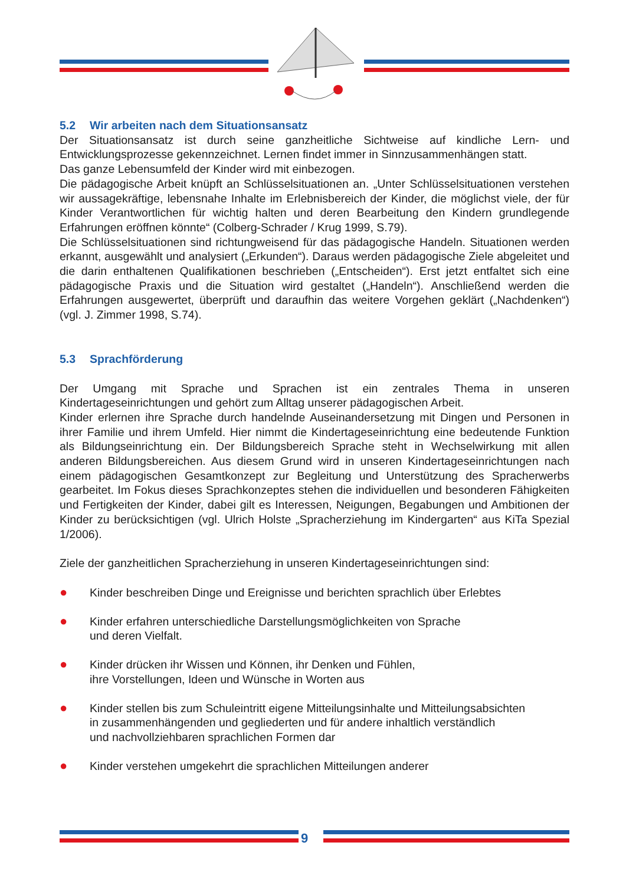5.2 Wir arbeiten nach dem Situationsansatz
Der Situationsansatz ist durch seine ganzheitliche Sichtweise auf kindliche Lern- und Entwicklungsprozesse gekennzeichnet. Lernen findet immer in Sinnzusammenhängen statt.
Das ganze Lebensumfeld der Kinder wird mit einbezogen.
Die pädagogische Arbeit knüpft an Schlüsselsituationen an. „Unter Schlüsselsituationen verstehen wir aussagekräftige, lebensnahe Inhalte im Erlebnisbereich der Kinder, die möglichst viele, der für Kinder Verantwortlichen für wichtig halten und deren Bearbeitung den Kindern grundlegende Erfahrungen eröffnen könnte“ (Colberg-Schrader / Krug 1999, S.79).
Die Schlüsselsituationen sind richtungweisend für das pädagogische Handeln. Situationen werden erkannt, ausgewählt und analysiert („Erkunden“). Daraus werden pädagogische Ziele abgeleitet und die darin enthaltenen Qualifikationen beschrieben („Entscheiden“). Erst jetzt entfaltet sich eine pädagogische Praxis und die Situation wird gestaltet („Handeln“). Anschließend werden die Erfahrungen ausgewertet, überprüft und daraufhin das weitere Vorgehen geklärt („Nachdenken“) (vgl. J. Zimmer 1998, S.74).
5.3 Sprachförderung
Der Umgang mit Sprache und Sprachen ist ein zentrales Thema in unseren Kindertageseinrichtungen und gehört zum Alltag unserer pädagogischen Arbeit.
Kinder erlernen ihre Sprache durch handelnde Auseinandersetzung mit Dingen und Personen in ihrer Familie und ihrem Umfeld. Hier nimmt die Kindertageseinrichtung eine bedeutende Funktion als Bildungseinrichtung ein. Der Bildungsbereich Sprache steht in Wechselwirkung mit allen anderen Bildungsbereichen. Aus diesem Grund wird in unseren Kindertageseinrichtungen nach einem pädagogischen Gesamtkonzept zur Begleitung und Unterstützung des Spracherwerbs gearbeitet. Im Fokus dieses Sprachkonzeptes stehen die individuellen und besonderen Fähigkeiten und Fertigkeiten der Kinder, dabei gilt es Interessen, Neigungen, Begabungen und Ambitionen der Kinder zu berücksichtigen (vgl. Ulrich Holste „Spracherziehung im Kindergarten“ aus KiTa Spezial 1/2006).
Ziele der ganzheitlichen Spracherziehung in unseren Kindertageseinrichtungen sind:
● Kinder beschreiben Dinge und Ereignisse und berichten sprachlich über Erlebtes
● Kinder erfahren unterschiedliche Darstellungsmöglichkeiten von Sprache
und deren Vielfalt.
● Kinder drücken ihr Wissen und Können, ihr Denken und Fühlen,
ihre Vorstellungen, Ideen und Wünsche in Worten aus
● Kinder stellen bis zum Schuleintritt eigene Mitteilungsinhalte und Mitteilungsabsichten
in zusammenhängenden und gegliederten und für andere inhaltlich verständlich
und nachvollziehbaren sprachlichen Formen dar
● Kinder verstehen umgekehrt die sprachlichen Mitteilungen anderer
9